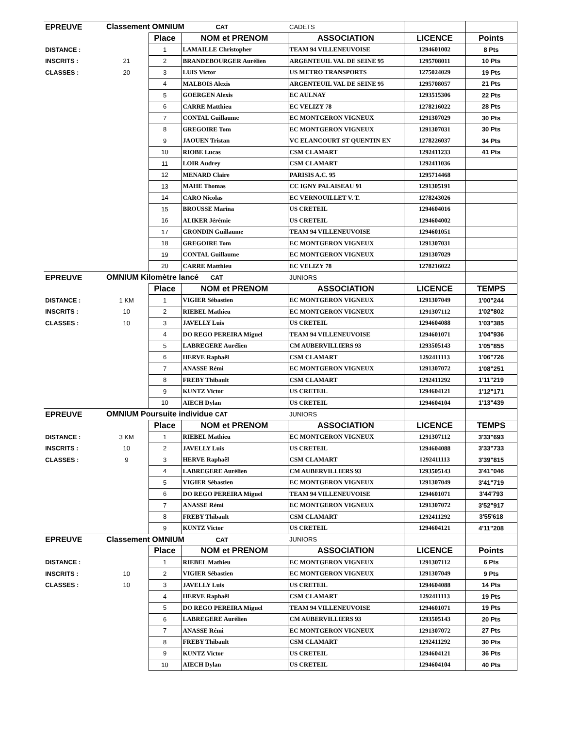| EPREUVE | Classement OMNIUM CAT | | | CADETS | | |
| | | Place | NOM et PRENOM | ASSOCIATION | LICENCE | Points |
| DISTANCE : | | 1 | LAMAILLE Christopher | TEAM 94 VILLENEUVOISE | 1294601002 | 8 Pts |
| INSCRITS : | 21 | 2 | BRANDEBOURGER Aurélien | ARGENTEUIL VAL DE SEINE 95 | 1295708011 | 10 Pts |
| CLASSES : | 20 | 3 | LUIS Victor | US METRO TRANSPORTS | 1275024029 | 19 Pts |
| | | 4 | MALBOIS Alexis | ARGENTEUIL VAL DE SEINE 95 | 1295708057 | 21 Pts |
| | | 5 | GOERGEN Alexis | EC AULNAY | 1293515306 | 22 Pts |
| | | 6 | CARRE Matthieu | EC VELIZY 78 | 1278216022 | 28 Pts |
| | | 7 | CONTAL Guillaume | EC MONTGERON VIGNEUX | 1291307029 | 30 Pts |
| | | 8 | GREGOIRE Tom | EC MONTGERON VIGNEUX | 1291307031 | 30 Pts |
| | | 9 | JAOUEN Tristan | VC ELANCOURT ST QUENTIN EN | 1278226037 | 34 Pts |
| | | 10 | RIOBE Lucas | CSM CLAMART | 1292411233 | 41 Pts |
| | | 11 | LOIR Audrey | CSM CLAMART | 1292411036 | |
| | | 12 | MENARD Claire | PARISIS A.C. 95 | 1295714468 | |
| | | 13 | MAHE Thomas | CC IGNY PALAISEAU 91 | 1291305191 | |
| | | 14 | CARO Nicolas | EC VERNOUILLET V. T. | 1278243026 | |
| | | 15 | BROUSSE Marina | US CRETEIL | 1294604016 | |
| | | 16 | ALIKER Jérémie | US CRETEIL | 1294604002 | |
| | | 17 | GRONDIN Guillaume | TEAM 94 VILLENEUVOISE | 1294601051 | |
| | | 18 | GREGOIRE Tom | EC MONTGERON VIGNEUX | 1291307031 | |
| | | 19 | CONTAL Guillaume | EC MONTGERON VIGNEUX | 1291307029 | |
| | | 20 | CARRE Matthieu | EC VELIZY 78 | 1278216022 | |
| EPREUVE | OMNIUM Kilomètre lancé CAT | | | JUNIORS | | |
| | | Place | NOM et PRENOM | ASSOCIATION | LICENCE | TEMPS |
| DISTANCE : | 1 KM | 1 | VIGIER Sébastien | EC MONTGERON VIGNEUX | 1291307049 | 1'00"244 |
| INSCRITS : | 10 | 2 | RIEBEL Mathieu | EC MONTGERON VIGNEUX | 1291307112 | 1'02"802 |
| CLASSES : | 10 | 3 | JAVELLY Luis | US CRETEIL | 1294604088 | 1'03"385 |
| | | 4 | DO REGO PEREIRA Miguel | TEAM 94 VILLENEUVOISE | 1294601071 | 1'04"936 |
| | | 5 | LABREGERE Aurélien | CM AUBERVILLIERS 93 | 1293505143 | 1'05"855 |
| | | 6 | HERVE Raphaêl | CSM CLAMART | 1292411113 | 1'06"726 |
| | | 7 | ANASSE Rémi | EC MONTGERON VIGNEUX | 1291307072 | 1'08"251 |
| | | 8 | FREBY Thibault | CSM CLAMART | 1292411292 | 1'11"219 |
| | | 9 | KUNTZ Victor | US CRETEIL | 1294604121 | 1'12"171 |
| | | 10 | AIECH Dylan | US CRETEIL | 1294604104 | 1'13"439 |
| EPREUVE | OMNIUM Poursuite individue CAT | | | JUNIORS | | |
| | | Place | NOM et PRENOM | ASSOCIATION | LICENCE | TEMPS |
| DISTANCE : | 3 KM | 1 | RIEBEL Mathieu | EC MONTGERON VIGNEUX | 1291307112 | 3'33"693 |
| INSCRITS : | 10 | 2 | JAVELLY Luis | US CRETEIL | 1294604088 | 3'33"733 |
| CLASSES : | 9 | 3 | HERVE Raphaêl | CSM CLAMART | 1292411113 | 3'39"815 |
| | | 4 | LABREGERE Aurélien | CM AUBERVILLIERS 93 | 1293505143 | 3'41"046 |
| | | 5 | VIGIER Sébastien | EC MONTGERON VIGNEUX | 1291307049 | 3'41"719 |
| | | 6 | DO REGO PEREIRA Miguel | TEAM 94 VILLENEUVOISE | 1294601071 | 3'44'793 |
| | | 7 | ANASSE Rémi | EC MONTGERON VIGNEUX | 1291307072 | 3'52"917 |
| | | 8 | FREBY Thibault | CSM CLAMART | 1292411292 | 3'55'618 |
| | | 9 | KUNTZ Victor | US CRETEIL | 1294604121 | 4'11"208 |
| EPREUVE | Classement OMNIUM CAT | | | JUNIORS | | |
| | | Place | NOM et PRENOM | ASSOCIATION | LICENCE | Points |
| DISTANCE : | | 1 | RIEBEL Mathieu | EC MONTGERON VIGNEUX | 1291307112 | 6 Pts |
| INSCRITS : | 10 | 2 | VIGIER Sébastien | EC MONTGERON VIGNEUX | 1291307049 | 9 Pts |
| CLASSES : | 10 | 3 | JAVELLY Luis | US CRETEIL | 1294604088 | 14 Pts |
| | | 4 | HERVE Raphaêl | CSM CLAMART | 1292411113 | 19 Pts |
| | | 5 | DO REGO PEREIRA Miguel | TEAM 94 VILLENEUVOISE | 1294601071 | 19 Pts |
| | | 6 | LABREGERE Aurélien | CM AUBERVILLIERS 93 | 1293505143 | 20 Pts |
| | | 7 | ANASSE Rémi | EC MONTGERON VIGNEUX | 1291307072 | 27 Pts |
| | | 8 | FREBY Thibault | CSM CLAMART | 1292411292 | 30 Pts |
| | | 9 | KUNTZ Victor | US CRETEIL | 1294604121 | 36 Pts |
| | | 10 | AIECH Dylan | US CRETEIL | 1294604104 | 40 Pts |